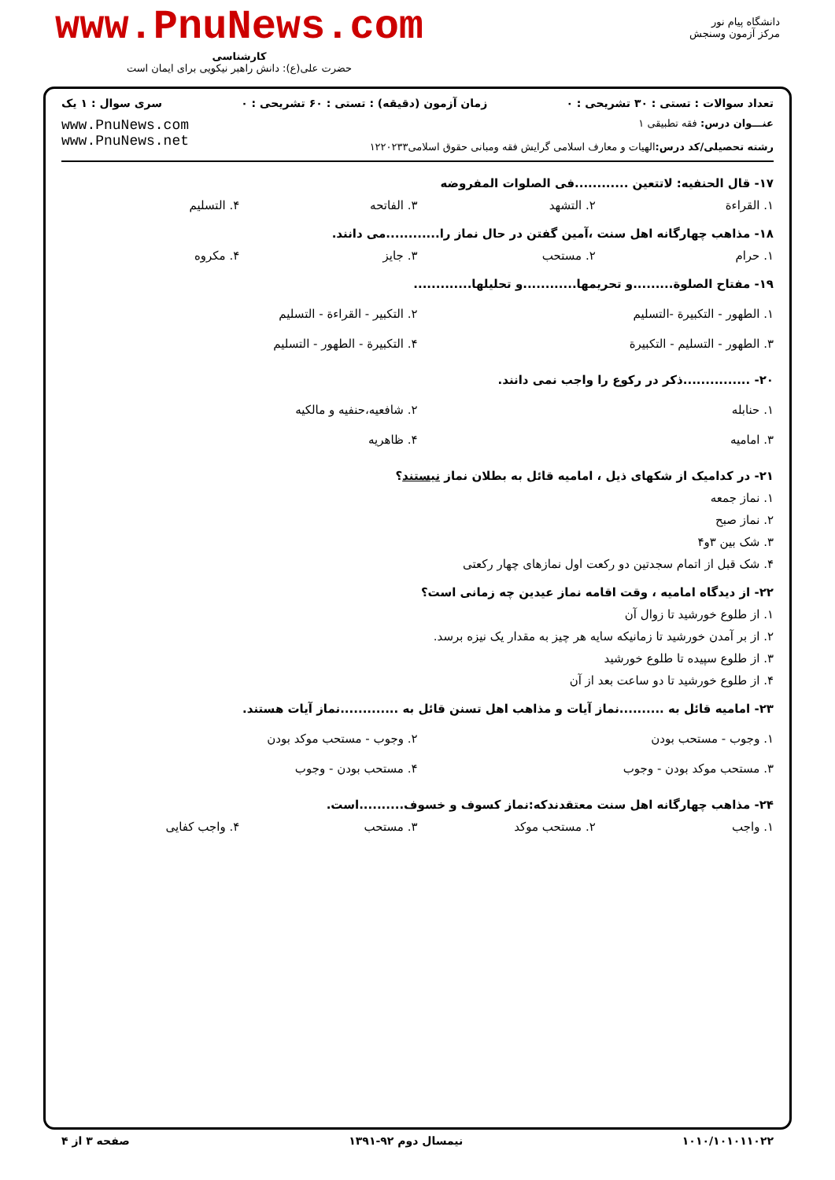دانشگاه پیام نور
مرکز آزمون وسنجش
www.PnuNews.com
کارشناسی
حضرت علی(ع): دانش راهبر نیکویی برای ایمان است
تعداد سوالات : تستی : ۳۰ تشریحی : ۰ زمان آزمون (دقیقه) : تستی : ۶۰ تشریحی : ۰ سری سوال : ۱ یک
عنـــوان درس: فقه تطبیقی ۱
رشته تحصیلی/کد درس: الهیات و معارف اسلامی گرایش فقه ومبانی حقوق اسلامی۱۲۲۰۲۳۳
www.PnuNews.com
www.PnuNews.net
۱۷- قال الحنفیه: لاتتعین ............فی الصلوات المفروضه
۱. القراءة ۲. التشهد ۳. الفاتحه ۴. التسلیم
۱۸- مذاهب چهارگانه اهل سنت ،آمین گفتن در حال نماز را............می دانند.
۱. حرام ۲. مستحب ۳. جایز ۴. مکروه
۱۹- مفتاح الصلوة.........و تحریمها............و تحلیلها.............
۱. الطهور - التکبیرة -التسلیم ۲. التکبیر - القراءة - التسلیم ۳. الطهور - التسلیم - التکبیرة ۴. التکبیرة - الطهور - التسلیم
۲۰- ...............ذکر در رکوع را واجب نمی دانند.
۱. حنابله ۲. شافعیه،حنفیه و مالکیه ۳. امامیه ۴. ظاهریه
۲۱- در کدامیک از شکهای ذیل ، امامیه قائل به بطلان نماز نیستند؟
۱. نماز جمعه
۲. نماز صبح
۳. شک بین ۳و۴
۴. شک قبل از اتمام سجدتین دو رکعت اول نمازهای چهار رکعتی
۲۲- از دیدگاه امامیه ، وقت اقامه نماز عیدین چه زمانی است؟
۱. از طلوع خورشید تا زوال آن
۲. از بر آمدن خورشید تا زمانیکه سایه هر چیز به مقدار یک نیزه برسد.
۳. از طلوع سپیده تا طلوع خورشید
۴. از طلوع خورشید تا دو ساعت بعد از آن
۲۳- امامیه قائل به ..........نماز آیات و مذاهب اهل تسنن قائل به .............نماز آیات هستند.
۱. وجوب - مستحب بودن ۲. وجوب - مستحب موکد بودن ۳. مستحب موکد بودن - وجوب ۴. مستحب بودن - وجوب
۲۴- مذاهب چهارگانه اهل سنت معتقدندکه:نماز کسوف و خسوف..........است.
۱. واجب ۲. مستحب موکد ۳. مستحب ۴. واجب کفایی
۱۰۱۰/۱۰۱۰۱۱۰۲۲ نیمسال دوم ۹۲-۱۳۹۱ صفحه ۳ از ۴